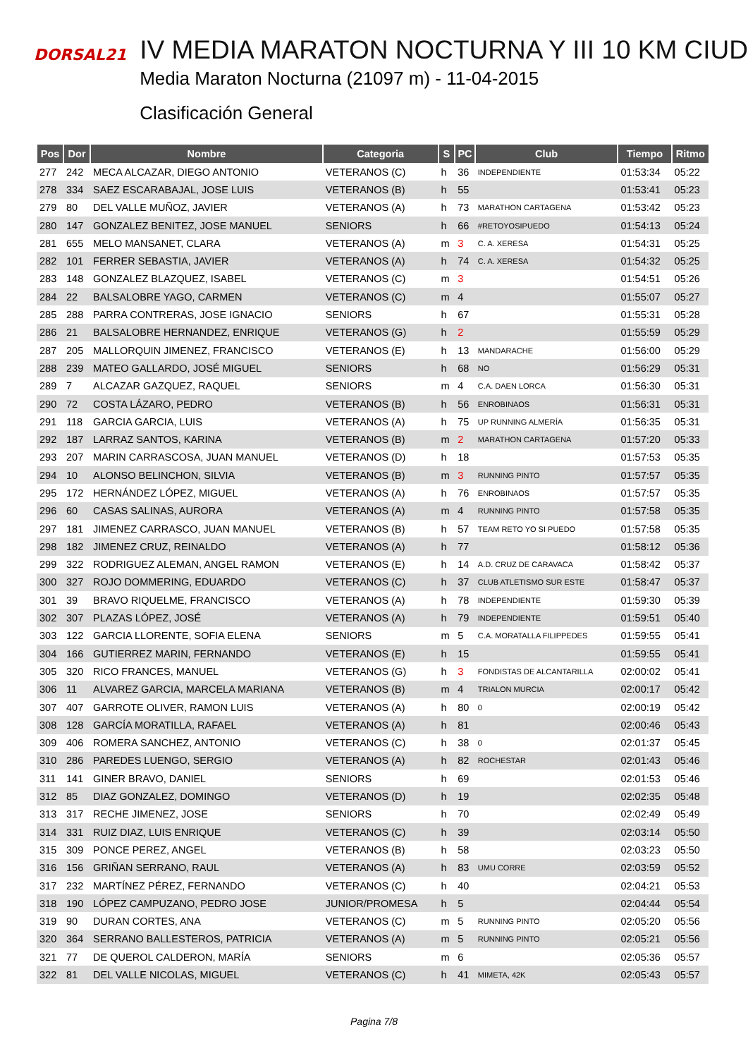DORSAL21
IV MEDIA MARATON NOCTURNA Y III 10 KM CIUD
Media Maraton Nocturna (21097 m) - 11-04-2015
Clasificación General
| Pos | Dor | Nombre | Categoria | S | PC | Club | Tiempo | Ritmo |
| --- | --- | --- | --- | --- | --- | --- | --- | --- |
| 277 | 242 | MECA ALCAZAR, DIEGO ANTONIO | VETERANOS (C) | h | 36 | INDEPENDIENTE | 01:53:34 | 05:22 |
| 278 | 334 | SAEZ ESCARABAJAL, JOSE LUIS | VETERANOS (B) | h | 55 | | 01:53:41 | 05:23 |
| 279 | 80 | DEL VALLE MUÑOZ, JAVIER | VETERANOS (A) | h | 73 | MARATHON CARTAGENA | 01:53:42 | 05:23 |
| 280 | 147 | GONZALEZ BENITEZ, JOSE MANUEL | SENIORS | h | 66 | #RETOYOSIPUEDO | 01:54:13 | 05:24 |
| 281 | 655 | MELO MANSANET, CLARA | VETERANOS (A) | m | 3 | C. A. XERESA | 01:54:31 | 05:25 |
| 282 | 101 | FERRER SEBASTIA, JAVIER | VETERANOS (A) | h | 74 | C. A. XERESA | 01:54:32 | 05:25 |
| 283 | 148 | GONZALEZ BLAZQUEZ, ISABEL | VETERANOS (C) | m | 3 | | 01:54:51 | 05:26 |
| 284 | 22 | BALSALOBRE YAGO, CARMEN | VETERANOS (C) | m | 4 | | 01:55:07 | 05:27 |
| 285 | 288 | PARRA CONTRERAS, JOSE IGNACIO | SENIORS | h | 67 | | 01:55:31 | 05:28 |
| 286 | 21 | BALSALOBRE HERNANDEZ, ENRIQUE | VETERANOS (G) | h | 2 | | 01:55:59 | 05:29 |
| 287 | 205 | MALLORQUIN JIMENEZ, FRANCISCO | VETERANOS (E) | h | 13 | MANDARACHE | 01:56:00 | 05:29 |
| 288 | 239 | MATEO GALLARDO, JOSÉ MIGUEL | SENIORS | h | 68 | NO | 01:56:29 | 05:31 |
| 289 | 7 | ALCAZAR GAZQUEZ, RAQUEL | SENIORS | m | 4 | C.A. DAEN LORCA | 01:56:30 | 05:31 |
| 290 | 72 | COSTA LÁZARO, PEDRO | VETERANOS (B) | h | 56 | ENROBINAOS | 01:56:31 | 05:31 |
| 291 | 118 | GARCIA GARCIA, LUIS | VETERANOS (A) | h | 75 | UP RUNNING ALMERÍA | 01:56:35 | 05:31 |
| 292 | 187 | LARRAZ SANTOS, KARINA | VETERANOS (B) | m | 2 | MARATHON CARTAGENA | 01:57:20 | 05:33 |
| 293 | 207 | MARIN CARRASCOSA, JUAN MANUEL | VETERANOS (D) | h | 18 | | 01:57:53 | 05:35 |
| 294 | 10 | ALONSO BELINCHON, SILVIA | VETERANOS (B) | m | 3 | RUNNING PINTO | 01:57:57 | 05:35 |
| 295 | 172 | HERNÁNDEZ LÓPEZ, MIGUEL | VETERANOS (A) | h | 76 | ENROBINAOS | 01:57:57 | 05:35 |
| 296 | 60 | CASAS SALINAS, AURORA | VETERANOS (A) | m | 4 | RUNNING PINTO | 01:57:58 | 05:35 |
| 297 | 181 | JIMENEZ CARRASCO, JUAN MANUEL | VETERANOS (B) | h | 57 | TEAM RETO YO SI PUEDO | 01:57:58 | 05:35 |
| 298 | 182 | JIMENEZ CRUZ, REINALDO | VETERANOS (A) | h | 77 | | 01:58:12 | 05:36 |
| 299 | 322 | RODRIGUEZ ALEMAN, ANGEL RAMON | VETERANOS (E) | h | 14 | A.D. CRUZ DE CARAVACA | 01:58:42 | 05:37 |
| 300 | 327 | ROJO DOMMERING, EDUARDO | VETERANOS (C) | h | 37 | CLUB ATLETISMO SUR ESTE | 01:58:47 | 05:37 |
| 301 | 39 | BRAVO RIQUELME, FRANCISCO | VETERANOS (A) | h | 78 | INDEPENDIENTE | 01:59:30 | 05:39 |
| 302 | 307 | PLAZAS LÓPEZ, JOSÉ | VETERANOS (A) | h | 79 | INDEPENDIENTE | 01:59:51 | 05:40 |
| 303 | 122 | GARCIA LLORENTE, SOFIA ELENA | SENIORS | m | 5 | C.A. MORATALLA FILIPPEDES | 01:59:55 | 05:41 |
| 304 | 166 | GUTIERREZ MARIN, FERNANDO | VETERANOS (E) | h | 15 | | 01:59:55 | 05:41 |
| 305 | 320 | RICO FRANCES, MANUEL | VETERANOS (G) | h | 3 | FONDISTAS DE ALCANTARILLA | 02:00:02 | 05:41 |
| 306 | 11 | ALVAREZ GARCIA, MARCELA MARIANA | VETERANOS (B) | m | 4 | TRIALON MURCIA | 02:00:17 | 05:42 |
| 307 | 407 | GARROTE OLIVER, RAMON LUIS | VETERANOS (A) | h | 80 | 0 | 02:00:19 | 05:42 |
| 308 | 128 | GARCÍA MORATILLA, RAFAEL | VETERANOS (A) | h | 81 | | 02:00:46 | 05:43 |
| 309 | 406 | ROMERA SANCHEZ, ANTONIO | VETERANOS (C) | h | 38 | 0 | 02:01:37 | 05:45 |
| 310 | 286 | PAREDES LUENGO, SERGIO | VETERANOS (A) | h | 82 | ROCHESTAR | 02:01:43 | 05:46 |
| 311 | 141 | GINER BRAVO, DANIEL | SENIORS | h | 69 | | 02:01:53 | 05:46 |
| 312 | 85 | DIAZ GONZALEZ, DOMINGO | VETERANOS (D) | h | 19 | | 02:02:35 | 05:48 |
| 313 | 317 | RECHE JIMENEZ, JOSE | SENIORS | h | 70 | | 02:02:49 | 05:49 |
| 314 | 331 | RUIZ DIAZ, LUIS ENRIQUE | VETERANOS (C) | h | 39 | | 02:03:14 | 05:50 |
| 315 | 309 | PONCE PEREZ, ANGEL | VETERANOS (B) | h | 58 | | 02:03:23 | 05:50 |
| 316 | 156 | GRIÑAN SERRANO, RAUL | VETERANOS (A) | h | 83 | UMU CORRE | 02:03:59 | 05:52 |
| 317 | 232 | MARTÍNEZ PÉREZ, FERNANDO | VETERANOS (C) | h | 40 | | 02:04:21 | 05:53 |
| 318 | 190 | LÓPEZ CAMPUZANO, PEDRO JOSE | JUNIOR/PROMESA | h | 5 | | 02:04:44 | 05:54 |
| 319 | 90 | DURAN CORTES, ANA | VETERANOS (C) | m | 5 | RUNNING PINTO | 02:05:20 | 05:56 |
| 320 | 364 | SERRANO BALLESTEROS, PATRICIA | VETERANOS (A) | m | 5 | RUNNING PINTO | 02:05:21 | 05:56 |
| 321 | 77 | DE QUEROL CALDERON, MARÍA | SENIORS | m | 6 | | 02:05:36 | 05:57 |
| 322 | 81 | DEL VALLE NICOLAS, MIGUEL | VETERANOS (C) | h | 41 | MIMETA, 42K | 02:05:43 | 05:57 |
Pagina 7/8